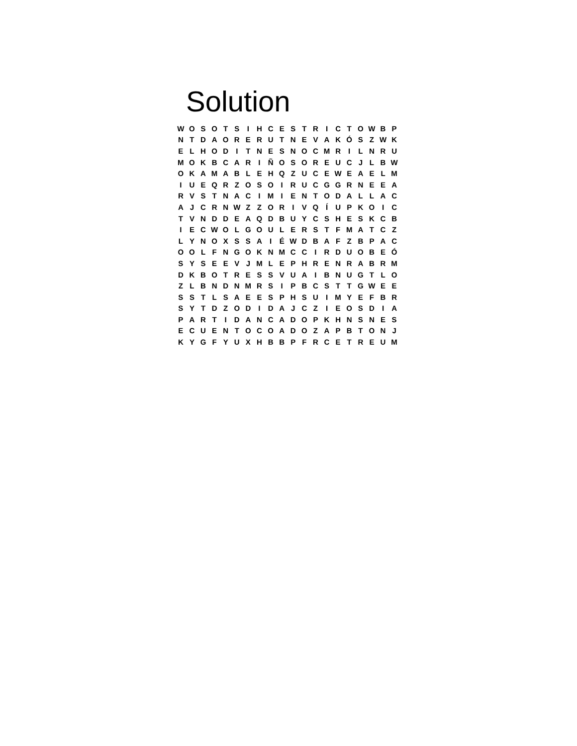Solution
| W | O | S | O | T | S | I | H | C | E | S | T | R | I | C | T | O | W | B | P |
| N | T | D | A | O | R | E | R | U | T | N | E | V | A | K | Ó | S | Z | W | K |
| E | L | H | O | D | I | T | N | E | S | N | O | C | M | R | I | L | N | R | U |
| M | O | K | B | C | A | R | I | Ñ | O | S | O | R | E | U | C | J | L | B | W |
| O | K | A | M | A | B | L | E | H | Q | Z | U | C | E | W | E | A | E | L | M |
| I | U | E | Q | R | Z | O | S | O | I | R | U | C | G | G | R | N | E | E | A |
| R | V | S | T | N | A | C | I | M | I | E | N | T | O | D | A | L | L | A | C |
| A | J | C | R | N | W | Z | Z | O | R | I | V | Q | Í | U | P | K | O | I | C |
| T | V | N | D | D | E | A | Q | D | B | U | Y | C | S | H | E | S | K | C | B |
| I | E | C | W | O | L | G | O | U | L | E | R | S | T | F | M | A | T | C | Z |
| L | Y | N | O | X | S | S | A | I | É | W | D | B | A | F | Z | B | P | A | C |
| O | O | L | F | N | G | O | K | N | M | C | C | I | R | D | U | O | B | E | Ó |
| S | Y | S | E | E | V | J | M | L | E | P | H | R | E | N | R | A | B | R | M |
| D | K | B | O | T | R | E | S | S | V | U | A | I | B | N | U | G | T | L | O |
| Z | L | B | N | D | N | M | R | S | I | P | B | C | S | T | T | G | W | E | E |
| S | S | T | L | S | A | E | E | S | P | H | S | U | I | M | Y | E | F | B | R |
| S | Y | T | D | Z | O | D | I | D | A | J | C | Z | I | E | O | S | D | I | A |
| P | A | R | T | I | D | A | N | C | A | D | O | P | K | H | N | S | N | E | S |
| E | C | U | E | N | T | O | C | O | A | D | O | Z | A | P | B | T | O | N | J |
| K | Y | G | F | Y | U | X | H | B | B | P | F | R | C | E | T | R | E | U | M |